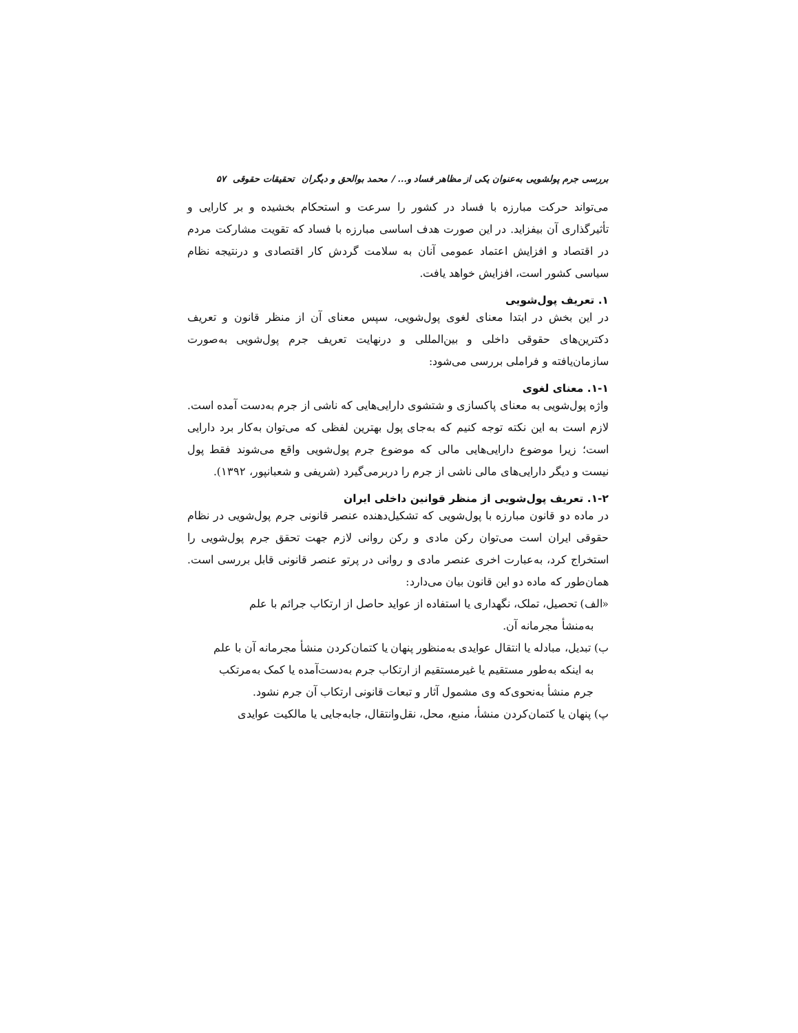بررسی جرم پولشویی به‌عنوان یکی از مظاهر فساد و... / محمد بوالحق و دیگران تحقیقات حقوقی ۵۷
می‌تواند حرکت مبارزه با فساد در کشور را سرعت و استحکام بخشیده و بر کارایی و تأثیرگذاری آن بیفزاید. در این صورت هدف اساسی مبارزه با فساد که تقویت مشارکت مردم در اقتصاد و افزایش اعتماد عمومی آنان به سلامت گردش کار اقتصادی و درنتیجه نظام سیاسی کشور است، افزایش خواهد یافت.
۱. تعریف پول‌شویی
در این بخش در ابتدا معنای لغوی پول‌شویی، سپس معنای آن از منظر قانون و تعریف دکترین‌های حقوقی داخلی و بین‌المللی و درنهایت تعریف جرم پول‌شویی به‌صورت سازمان‌یافته و فراملی بررسی می‌شود:
۱-۱. معنای لغوی
واژه پول‌شویی به معنای پاکسازی و شتشوی دارایی‌هایی که ناشی از جرم به‌دست آمده است. لازم است به این نکته توجه کنیم که به‌جای پول بهترین لفظی که می‌توان به‌کار برد دارایی است؛ زیرا موضوع دارایی‌هایی مالی که موضوع جرم پول‌شویی واقع می‌شوند فقط پول نیست و دیگر دارایی‌های مالی ناشی از جرم را دربرمی‌گیرد (شریفی و شعبانپور، ۱۳۹۲).
۱-۲. تعریف پول‌شویی از منظر قوانین داخلی ایران
در ماده دو قانون مبارزه با پول‌شویی که تشکیل‌دهنده عنصر قانونی جرم پول‌شویی در نظام حقوقی ایران است می‌توان رکن مادی و رکن روانی لازم جهت تحقق جرم پول‌شویی را استخراج کرد، به‌عبارت اخری عنصر مادی و روانی در پرتو عنصر قانونی قابل بررسی است. همان‌طور که ماده دو این قانون بیان می‌دارد:
«الف) تحصیل، تملک، نگهداری یا استفاده از عواید حاصل از ارتکاب جرائم با علم
به‌منشأ مجرمانه آن.
ب) تبدیل، مبادله یا انتقال عوایدی به‌منظور پنهان یا کتمان‌کردن منشأ مجرمانه آن با علم
به اینکه به‌طور مستقیم یا غیرمستقیم از ارتکاب جرم به‌دست‌آمده یا کمک به‌مرتکب
جرم منشأ به‌نحوی‌که وی مشمول آثار و تبعات قانونی ارتکاب آن جرم نشود.
پ) پنهان یا کتمان‌کردن منشأ، منبع، محل، نقل‌وانتقال، جابه‌جایی یا مالکیت عوایدی